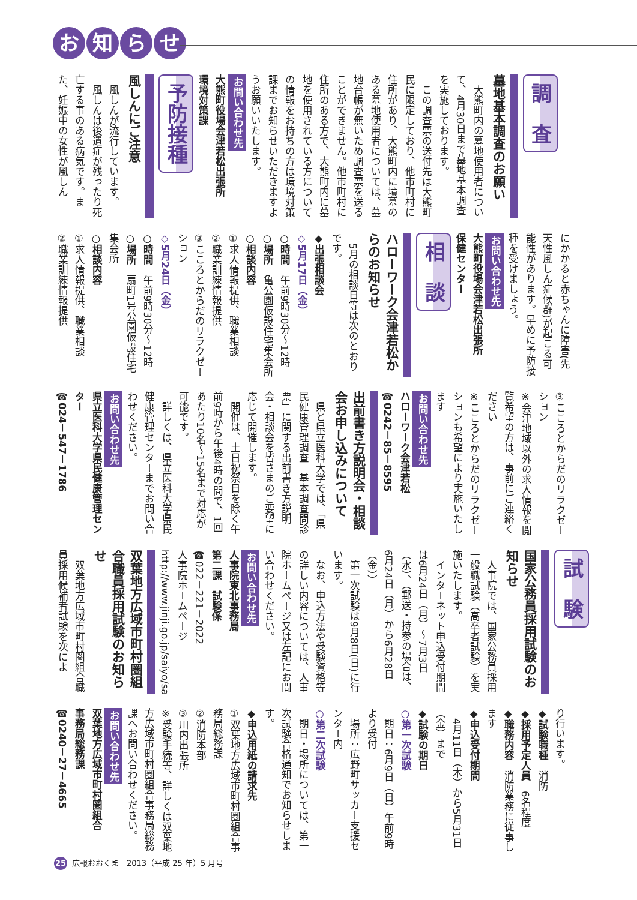お知らせ
調　査
墓地基本調査のお願い
　大熊町内の墓地使用者について、4月30日まで墓地基本調査を実施しております。
　この調査票の送付先は大熊町民に限定しており、他市町村に住所があり、大熊町内に墳墓のある墓地使用者については、墓地台帳が無いため調査票を送ることができません。他市町村に住所のある方で、大熊町内に墓地を使用されている方についての情報をお持ちの方は環境対策課までお知らせいただきますようお願いいたします。
お問い合わせ先
大熊町役場会津若松出張所
環境対策課
予防接種
風しんにご注意
　風しんが流行しています。
　風しんは後遺症が残ったり死亡する事のある病気です。また、妊娠中の女性が風しん
にかかると赤ちゃんに障害(先天性風しん症候群)が起こる可能性があります。早めに予防接種を受けましょう。
お問い合わせ先
大熊町役場会津若松出張所
保健センター
相　談
ハローワーク会津若松からのお知らせ
　5月の相談日等は次のとおりです。
◆出張相談会
◇5月17日（金）
○時間　午前9時30分～12時
○場所　亀公園仮設住宅集会所
○相談内容
①求人情報提供、職業相談
②職業訓練情報提供
③こころとからだのリラクゼーション
◇5月24日（金）
○時間　午前9時30分～12時
○場所　扇町1号公園仮設住宅集会所
○相談内容
①求人情報提供、職業相談
②職業訓練情報提供
③こころとからだのリラクゼーション
※会津地域以外の求人情報を閲覧希望の方は、事前にご連絡ください
※こころとからだのリラクゼーションも希望により実施いたします
お問い合わせ先
ハローワーク会津若松
☎0242－85－8595
出前書き方説明会・相談会お申し込みについて
　県と県立医科大学では、「県民健康管理調査　基本調査問診票」に関する出前書き方説明会・相談会を皆さまのご要望に応じて開催します。
　開催は、土日祝祭日を除く午前9時から午後4時の間で、1回あたり10名～15名まで対応が可能です。
　詳しくは、県立医科大学県民健康管理センターまでお問い合わせください。
お問い合わせ先
県立医科大学県民健康管理センター
☎024－547－1786
試　験
国家公務員採用試験のお知らせ
　人事院では、国家公務員採用一般職試験（高卒者試験）を実施いたします。
　インターネット申込受付期間は6月24日（月）～7月3日（水）、（郵送・持参の場合は、6月24日（月）から6月28日（金））
　第一次試験は9月8日(日)に行います。
　なお、申込方法や受験資格等の詳しい内容については、人事院ホームページ又は左記にお問い合わせください。
お問い合わせ先
人事院東北事務局
第二課　試験係
☎022－221－2022
人事院ホームページ
http://www.jinji.go.jp/saiyo/saiyo.htm
双葉地方広域市町村圏組合職員採用試験のお知らせ
　双葉地方広域市町村圏組合職員採用候補者試験を次によ
り行います。
◆試験職種　消防
◆採用予定人員　6名程度
◆職務内容　消防業務に従事します
◆申込受付期間
　4月11日（木）から5月31日（金）まで
◆試験の期日
○第一次試験
　期日：6月9日（日）午前9時より受付
　場所：広野町サッカー支援センター内
○第二次試験
　期日・場所については、第一次試験合格通知でお知らせします。
◆申込用紙の請求先
①双葉地方広域市町村圏組合事務局総務課
②消防本部
③川内出張所
※受験手続等、詳しくは双葉地方広域市町村圏組合事務局総務課へお問い合わせください。
お問い合わせ先
双葉地方広域市町村圏組合
事務局総務課
☎0240－27－4665
25 広報おおくま　2013（平成 25 年）5 月号